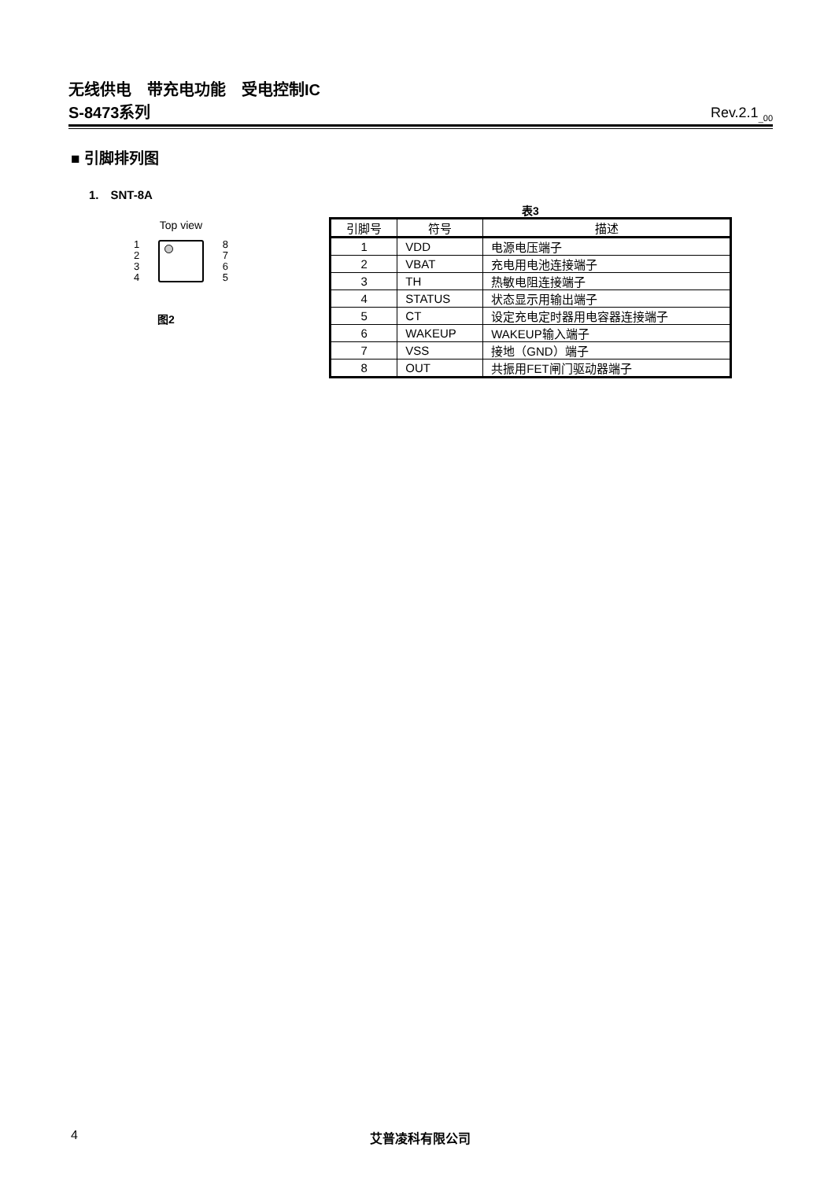无线供电　带充电功能　受电控制IC
S-8473系列 Rev.2.1<sub>_00</sub>
■ 引脚排列图
1.　SNT-8A
Top view
1
2
3
4
8
7
6
5
图2
表3
| 引脚号 | 符号 | 描述 |
| --- | --- | --- |
| 1 | VDD | 电源电压端子 |
| 2 | VBAT | 充电用电池连接端子 |
| 3 | TH | 热敏电阻连接端子 |
| 4 | STATUS | 状态显示用输出端子 |
| 5 | CT | 设定充电定时器用电容器连接端子 |
| 6 | WAKEUP | WAKEUP输入端子 |
| 7 | VSS | 接地（GND）端子 |
| 8 | OUT | 共振用FET闸门驱动器端子 |
4 艾普凌科有限公司